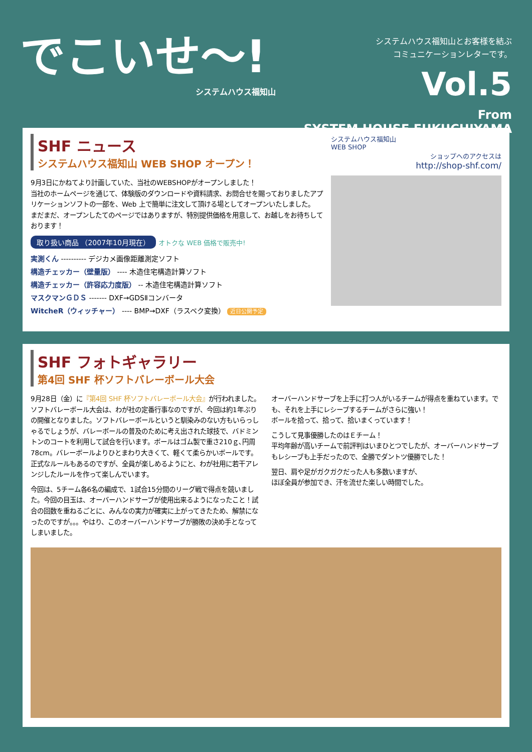でこいせ〜!
システムハウス福知山
システムハウス福知山とお客様を結ぶ
コミュニケーションレターです。
Vol.5
From
SYSTEM HOUSE FUKUCHIYAMA
SHF ニュース
システムハウス福知山 WEB SHOP オープン！
9月3日にかねてより計画していた、当社のWEBSHOPがオープンしました！
当社のホームページを通じて、体験版のダウンロードや資料請求、お問合せを賜っておりましたアプリケーションソフトの一部を、Web 上で簡単に注文して頂ける場としてオープンいたしました。
まだまだ、オープンしたてのページではありますが、特別提供価格を用意して、お越しをお待ちしております！
取り扱い商品 （2007年10月現在） オトクな WEB 価格で販売中!
実測くん ---------- デジカメ画像距離測定ソフト
構造チェッカー（壁量版） ---- 木造住宅構造計算ソフト
構造チェッカー（許容応力度版） -- 木造住宅構造計算ソフト
マスクマンＧＤＳ ------- DXF→GDSⅡコンバータ
WitcheR（ウィッチャー） ---- BMP→DXF（ラスベク変換） 近日公開予定
システムハウス福知山
WEB SHOP
ショップへのアクセスは
http://shop-shf.com/
SHF フォトギャラリー
第4回 SHF 杯ソフトバレーボール大会
9月28日（金）に『第4回 SHF 杯ソフトバレーボール大会』が行われました。ソフトバレーボール大会は、わが社の定番行事なのですが、今回は約1年ぶりの開催となりました。ソフトバレーボールというと馴染みのない方もいらっしゃるでしょうが、バレーボールの普及のために考え出された球技で、バドミントンのコートを利用して試合を行います。ボールはゴム製で重さ210ｇ､円周78cm。バレーボールよりひとまわり大きくて、軽くて柔らかいボールです。正式なルールもあるのですが、全員が楽しめるようにと、わが社用に若干アレンジしたルールを作って楽しんでいます。
今回は、5チーム各6名の編成で、1試合15分間のリーグ戦で得点を競いました。今回の目玉は、オーバーハンドサーブが使用出来るようになったこと！試合の回数を重ねるごとに、みんなの実力が確実に上がってきたため、解禁になったのですが。。。やはり、このオーバーハンドサーブが勝敗の決め手となってしまいました。
オーバーハンドサーブを上手に打つ人がいるチームが得点を重ねています。でも、それを上手にレシーブするチームがさらに強い！
ボールを拾って、拾って、拾いまくっています！
こうして見事優勝したのはＥチーム！
平均年齢が高いチームで前評判はいまひとつでしたが、オーバーハンドサーブもレシーブも上手だったので、全勝でダントツ優勝でした！
翌日、肩や足がガクガクだった人も多数いますが、
ほぼ全員が参加でき、汗を流せた楽しい時間でした。